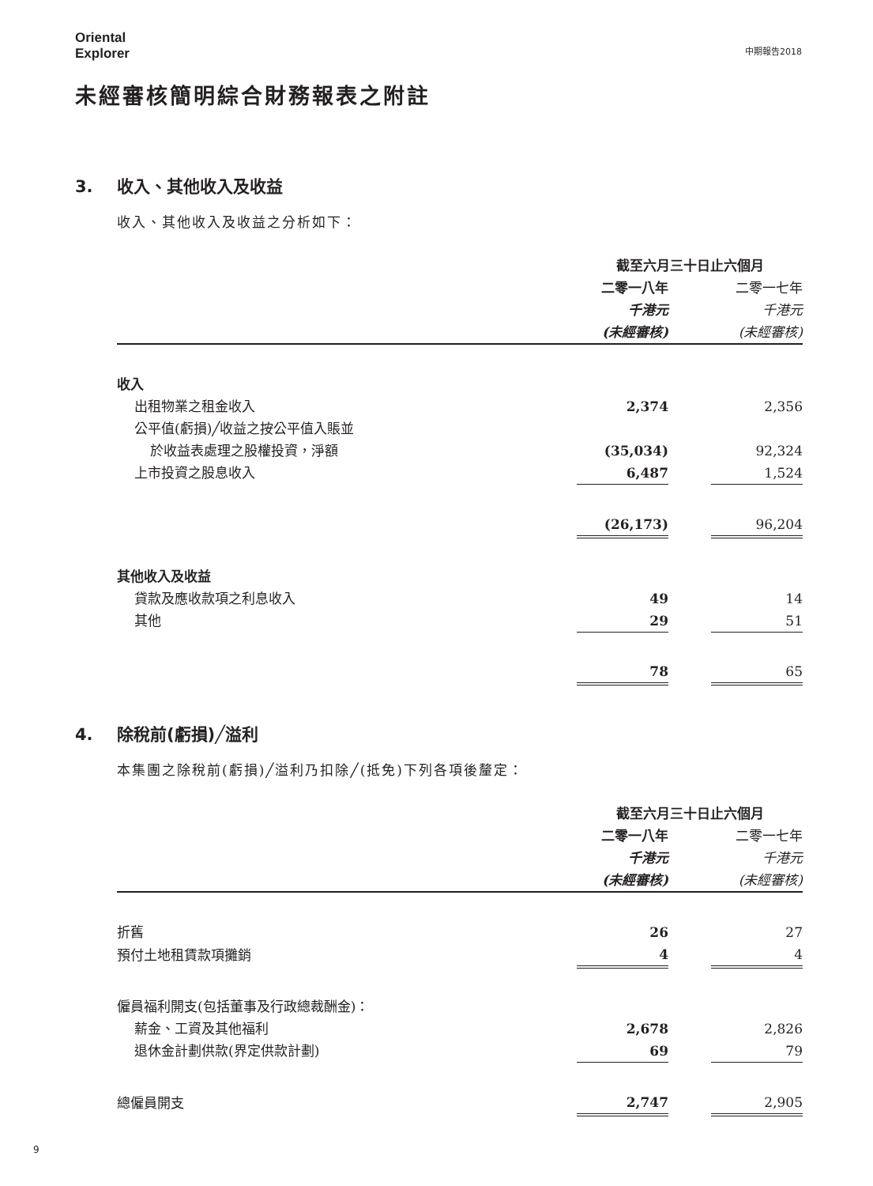Oriental
Explorer
中期報告2018
未經審核簡明綜合財務報表之附註
3. 收入、其他收入及收益
收入、其他收入及收益之分析如下：
| | 截至六月三十日止六個月 | | |
| | 二零一八年 | | 二零一七年 |
| | 千港元 | | 千港元 |
| | (未經審核) | | (未經審核) |
| 收入 | | | |
| 出租物業之租金收入 | 2,374 | | 2,356 |
| 公平值(虧損)╱收益之按公平值入賬並 | | | |
| 於收益表處理之股權投資，淨額 | (35,034) | | 92,324 |
| 上市投資之股息收入 | 6,487 | | 1,524 |
| | (26,173) | | 96,204 |
| 其他收入及收益 | | | |
| 貸款及應收款項之利息收入 | 49 | | 14 |
| 其他 | 29 | | 51 |
| | 78 | | 65 |
4. 除稅前(虧損)╱溢利
本集團之除稅前(虧損)╱溢利乃扣除╱(抵免)下列各項後釐定：
| | 截至六月三十日止六個月 | | |
| | 二零一八年 | | 二零一七年 |
| | 千港元 | | 千港元 |
| | (未經審核) | | (未經審核) |
| 折舊 | 26 | | 27 |
| 預付土地租賃款項攤銷 | 4 | | 4 |
| 僱員福利開支(包括董事及行政總裁酬金)： | | | |
| 薪金、工資及其他福利 | 2,678 | | 2,826 |
| 退休金計劃供款(界定供款計劃) | 69 | | 79 |
| 總僱員開支 | 2,747 | | 2,905 |
9